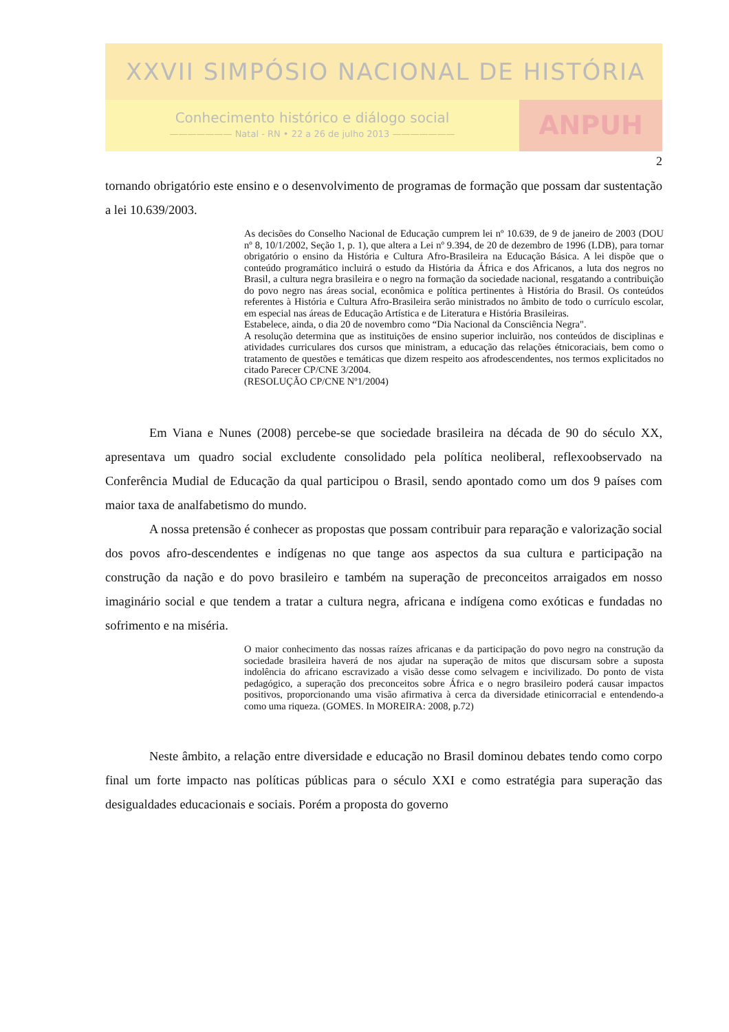XXVII SIMPÓSIO NACIONAL DE HISTÓRIA
Conhecimento histórico e diálogo social
——————— Natal - RN • 22 a 26 de julho 2013 ———————
ANPUH
2
tornando obrigatório este ensino e o desenvolvimento de programas de formação que possam dar sustentação a lei 10.639/2003.
As decisões do Conselho Nacional de Educação cumprem lei nº 10.639, de 9 de janeiro de 2003 (DOU nº 8, 10/1/2002, Seção 1, p. 1), que altera a Lei nº 9.394, de 20 de dezembro de 1996 (LDB), para tornar obrigatório o ensino da História e Cultura Afro-Brasileira na Educação Básica. A lei dispõe que o conteúdo programático incluirá o estudo da História da África e dos Africanos, a luta dos negros no Brasil, a cultura negra brasileira e o negro na formação da sociedade nacional, resgatando a contribuição do povo negro nas áreas social, econômica e política pertinentes à História do Brasil. Os conteúdos referentes à História e Cultura Afro-Brasileira serão ministrados no âmbito de todo o currículo escolar, em especial nas áreas de Educação Artística e de Literatura e História Brasileiras.
Estabelece, ainda, o dia 20 de novembro como “Dia Nacional da Consciência Negra".
A resolução determina que as instituições de ensino superior incluirão, nos conteúdos de disciplinas e atividades curriculares dos cursos que ministram, a educação das relações étnicoraciais, bem como o tratamento de questões e temáticas que dizem respeito aos afrodescendentes, nos termos explicitados no citado Parecer CP/CNE 3/2004.
(RESOLUÇÃO CP/CNE Nº1/2004)
Em Viana e Nunes (2008) percebe-se que sociedade brasileira na década de 90 do século XX, apresentava um quadro social excludente consolidado pela política neoliberal, reflexoobservado na Conferência Mudial de Educação da qual participou o Brasil, sendo apontado como um dos 9 países com maior taxa de analfabetismo do mundo.
A nossa pretensão é conhecer as propostas que possam contribuir para reparação e valorização social dos povos afro-descendentes e indígenas no que tange aos aspectos da sua cultura e participação na construção da nação e do povo brasileiro e também na superação de preconceitos arraigados em nosso imaginário social e que tendem a tratar a cultura negra, africana e indígena como exóticas e fundadas no sofrimento e na miséria.
O maior conhecimento das nossas raízes africanas e da participação do povo negro na construção da sociedade brasileira haverá de nos ajudar na superação de mitos que discursam sobre a suposta indolência do africano escravizado a visão desse como selvagem e incivilizado. Do ponto de vista pedagógico, a superação dos preconceitos sobre África e o negro brasileiro poderá causar impactos positivos, proporcionando uma visão afirmativa à cerca da diversidade etinicorracial e entendendo-a como uma riqueza. (GOMES. In MOREIRA: 2008, p.72)
Neste âmbito, a relação entre diversidade e educação no Brasil dominou debates tendo como corpo final um forte impacto nas políticas públicas para o século XXI e como estratégia para superação das desigualdades educacionais e sociais. Porém a proposta do governo